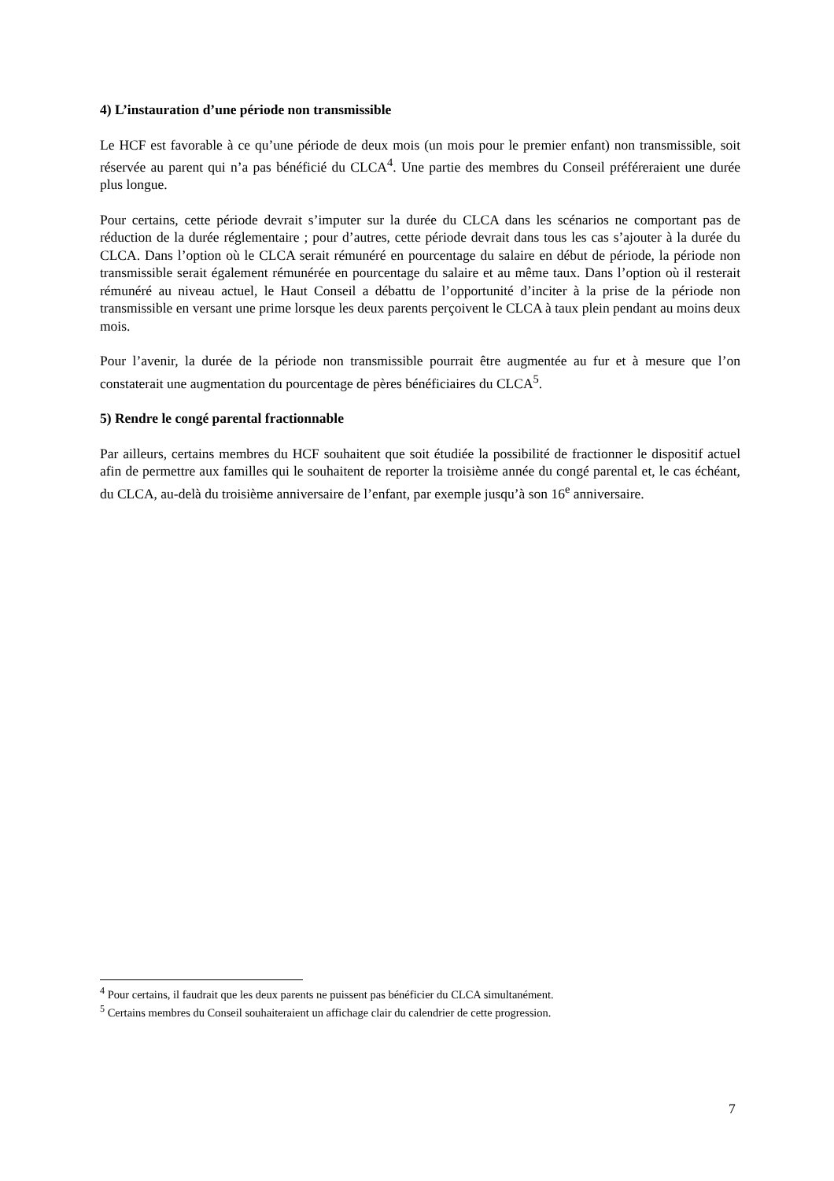4) L’instauration d’une période non transmissible
Le HCF est favorable à ce qu’une période de deux mois (un mois pour le premier enfant) non transmissible, soit réservée au parent qui n’a pas bénéficié du CLCA<sup>4</sup>. Une partie des membres du Conseil préféreraient une durée plus longue.
Pour certains, cette période devrait s’imputer sur la durée du CLCA dans les scénarios ne comportant pas de réduction de la durée réglementaire ; pour d’autres, cette période devrait dans tous les cas s’ajouter à la durée du CLCA. Dans l’option où le CLCA serait rémunéré en pourcentage du salaire en début de période, la période non transmissible serait également rémunérée en pourcentage du salaire et au même taux. Dans l’option où il resterait rémunéré au niveau actuel, le Haut Conseil a débattu de l’opportunité d’inciter à la prise de la période non transmissible en versant une prime lorsque les deux parents perçoivent le CLCA à taux plein pendant au moins deux mois.
Pour l’avenir, la durée de la période non transmissible pourrait être augmentée au fur et à mesure que l’on constaterait une augmentation du pourcentage de pères bénéficiaires du CLCA<sup>5</sup>.
5) Rendre le congé parental fractionnable
Par ailleurs, certains membres du HCF souhaitent que soit étudiée la possibilité de fractionner le dispositif actuel afin de permettre aux familles qui le souhaitent de reporter la troisième année du congé parental et, le cas échéant, du CLCA, au-delà du troisième anniversaire de l’enfant, par exemple jusqu’à son 16<sup>e</sup> anniversaire.
<sup>4</sup> Pour certains, il faudrait que les deux parents ne puissent pas bénéficier du CLCA simultanément.
<sup>5</sup> Certains membres du Conseil souhaiteraient un affichage clair du calendrier de cette progression.
7